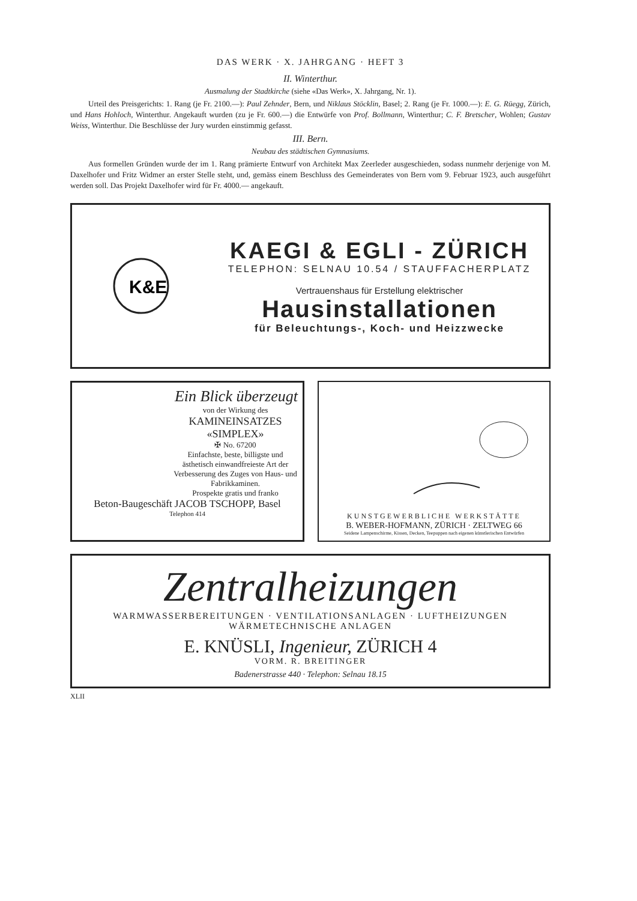DAS WERK · X. JAHRGANG · HEFT 3
II. Winterthur.
Ausmalung der Stadtkirche (siehe «Das Werk», X. Jahrgang, Nr. 1).
Urteil des Preisgerichts: 1. Rang (je Fr. 2100.—): Paul Zehnder, Bern, und Niklaus Stöcklin, Basel; 2. Rang (je Fr. 1000.—): E. G. Rüegg, Zürich, und Hans Hohloch, Winterthur. Angekauft wurden (zu je Fr. 600.—) die Entwürfe von Prof. Bollmann, Winterthur; C. F. Bretscher, Wohlen; Gustav Weiss, Winterthur. Die Beschlüsse der Jury wurden einstimmig gefasst.
III. Bern.
Neubau des städtischen Gymnasiums.
Aus formellen Gründen wurde der im 1. Rang prämierte Entwurf von Architekt Max Zeerleder ausgeschieden, sodass nunmehr derjenige von M. Daxelhofer und Fritz Widmer an erster Stelle steht, und, gemäss einem Beschluss des Gemeinderates von Bern vom 9. Februar 1923, auch ausgeführt werden soll. Das Projekt Daxelhofer wird für Fr. 4000.— angekauft.
K&E
KAEGI & EGLI - ZÜRICH
TELEPHON: SELNAU 10.54 / STAUFFACHERPLATZ
Vertrauenshaus für Erstellung elektrischer
Hausinstallationen
für Beleuchtungs-, Koch- und Heizzwecke
Ein Blick überzeugt
von der Wirkung des
KAMINEINSATZES
«SIMPLEX»
✠ No. 67200
Einfachste, beste, billigste und ästhetisch einwandfreieste Art der Verbesserung des Zuges von Haus- und Fabrikkaminen.
Prospekte gratis und franko
Beton-Baugeschäft JACOB TSCHOPP, Basel
Telephon 414
KUNSTGEWERBLICHE WERKSTÄTTE
B. WEBER-HOFMANN, ZÜRICH · ZELTWEG 66
Seidene Lampenschirme, Kissen, Decken, Teepuppen nach eigenen künstlerischen Entwürfen
Zentralheizungen
WARMWASSERBEREITUNGEN · VENTILATIONSANLAGEN · LUFTHEIZUNGEN
WÄRMETECHNISCHE ANLAGEN
E. KNÜSLI, Ingenieur, ZÜRICH 4
VORM. R. BREITINGER
Badenerstrasse 440 · Telephon: Selnau 18.15
XLII